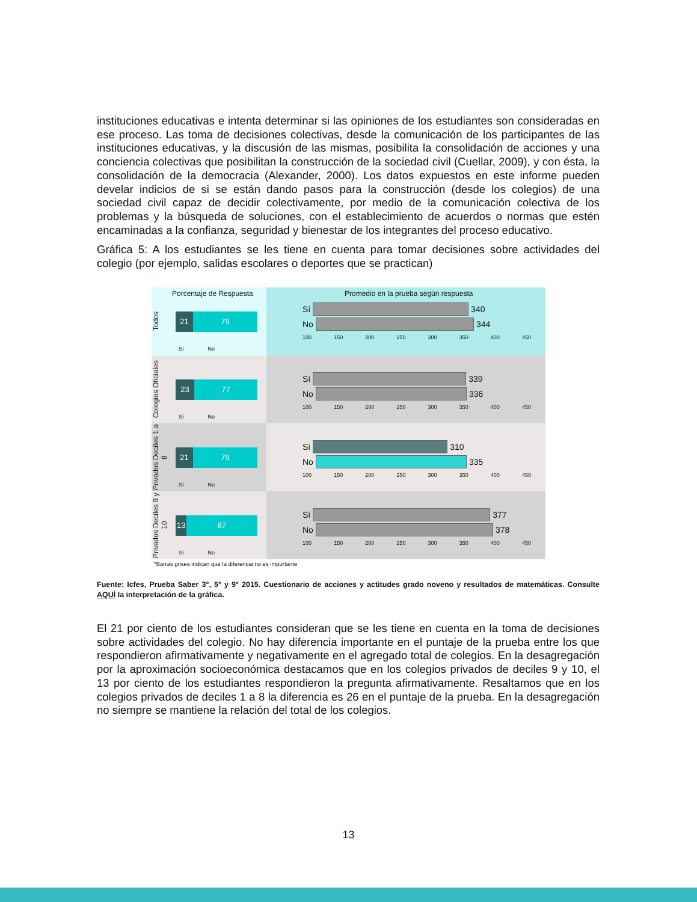instituciones educativas e intenta determinar si las opiniones de los estudiantes son consideradas en ese proceso. Las toma de decisiones colectivas, desde la comunicación de los participantes de las instituciones educativas, y la discusión de las mismas, posibilita la consolidación de acciones y una conciencia colectivas que posibilitan la construcción de la sociedad civil (Cuellar, 2009), y con ésta, la consolidación de la democracia (Alexander, 2000). Los datos expuestos en este informe pueden develar indicios de si se están dando pasos para la construcción (desde los colegios) de una sociedad civil capaz de decidir colectivamente, por medio de la comunicación colectiva de los problemas y la búsqueda de soluciones, con el establecimiento de acuerdos o normas que estén encaminadas a la confianza, seguridad y bienestar de los integrantes del proceso educativo.
Gráfica 5: A los estudiantes se les tiene en cuenta para tomar decisiones sobre actividades del colegio (por ejemplo, salidas escolares o deportes que se practican)
Porcentaje de Respuesta
Todos
21 79
Sí No
Promedio en la prueba según respuesta
Sí 340
No 344
100 150 200 250 300 350 400 450
Colegios Oficiales
23 77
Sí No
Sí 339
No 336
100 150 200 250 300 350 400 450
Privados Deciles 1 a 8
21 79
Sí No
Sí 310
No 335
100 150 200 250 300 350 400 450
Privados Deciles 9 y 10
13 87
Sí No
Sí 377
No 378
100 150 200 250 300 350 400 450
*Barras grises indican que la diferencia no es importante
Fuente: Icfes, Prueba Saber 3°, 5° y 9° 2015. Cuestionario de acciones y actitudes grado noveno y resultados de matemáticas. Consulte AQUÍ la interpretación de la gráfica.
El 21 por ciento de los estudiantes consideran que se les tiene en cuenta en la toma de decisiones sobre actividades del colegio. No hay diferencia importante en el puntaje de la prueba entre los que respondieron afirmativamente y negativamente en el agregado total de colegios. En la desagregación por la aproximación socioeconómica destacamos que en los colegios privados de deciles 9 y 10, el 13 por ciento de los estudiantes respondieron la pregunta afirmativamente. Resaltamos que en los colegios privados de deciles 1 a 8 la diferencia es 26 en el puntaje de la prueba. En la desagregación no siempre se mantiene la relación del total de los colegios.
13